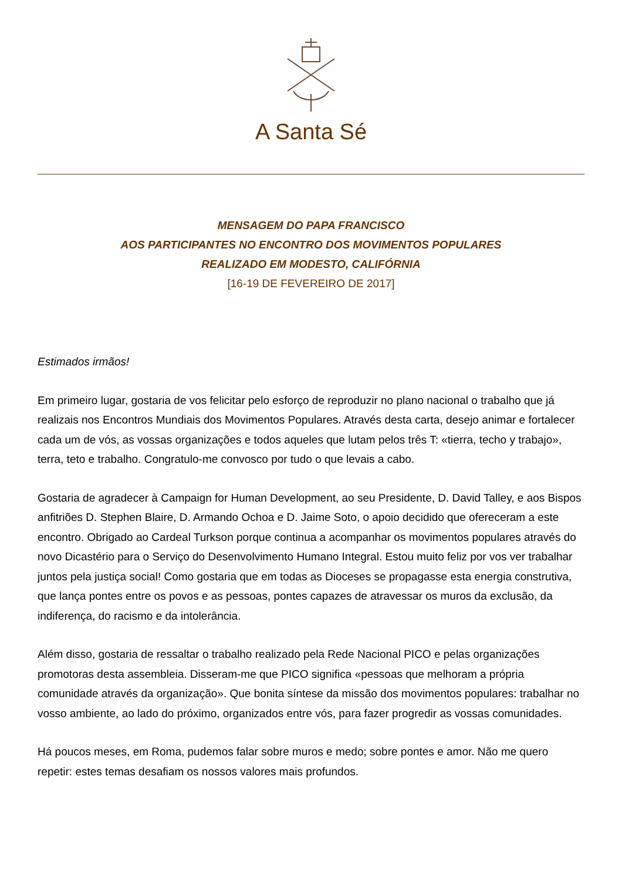A Santa Sé
MENSAGEM DO PAPA FRANCISCO
AOS PARTICIPANTES NO ENCONTRO DOS MOVIMENTOS POPULARES
REALIZADO EM MODESTO, CALIFÓRNIA
[16-19 DE FEVEREIRO DE 2017]
Estimados irmãos!
Em primeiro lugar, gostaria de vos felicitar pelo esforço de reproduzir no plano nacional o trabalho que já realizais nos Encontros Mundiais dos Movimentos Populares. Através desta carta, desejo animar e fortalecer cada um de vós, as vossas organizações e todos aqueles que lutam pelos três T: «tierra, techo y trabajo», terra, teto e trabalho. Congratulo-me convosco por tudo o que levais a cabo.
Gostaria de agradecer à Campaign for Human Development, ao seu Presidente, D. David Talley, e aos Bispos anfitriões D. Stephen Blaire, D. Armando Ochoa e D. Jaime Soto, o apoio decidido que ofereceram a este encontro. Obrigado ao Cardeal Turkson porque continua a acompanhar os movimentos populares através do novo Dicastério para o Serviço do Desenvolvimento Humano Integral. Estou muito feliz por vos ver trabalhar juntos pela justiça social! Como gostaria que em todas as Dioceses se propagasse esta energia construtiva, que lança pontes entre os povos e as pessoas, pontes capazes de atravessar os muros da exclusão, da indiferença, do racismo e da intolerância.
Além disso, gostaria de ressaltar o trabalho realizado pela Rede Nacional PICO e pelas organizações promotoras desta assembleia. Disseram-me que PICO significa «pessoas que melhoram a própria comunidade através da organização». Que bonita síntese da missão dos movimentos populares: trabalhar no vosso ambiente, ao lado do próximo, organizados entre vós, para fazer progredir as vossas comunidades.
Há poucos meses, em Roma, pudemos falar sobre muros e medo; sobre pontes e amor. Não me quero repetir: estes temas desafiam os nossos valores mais profundos.